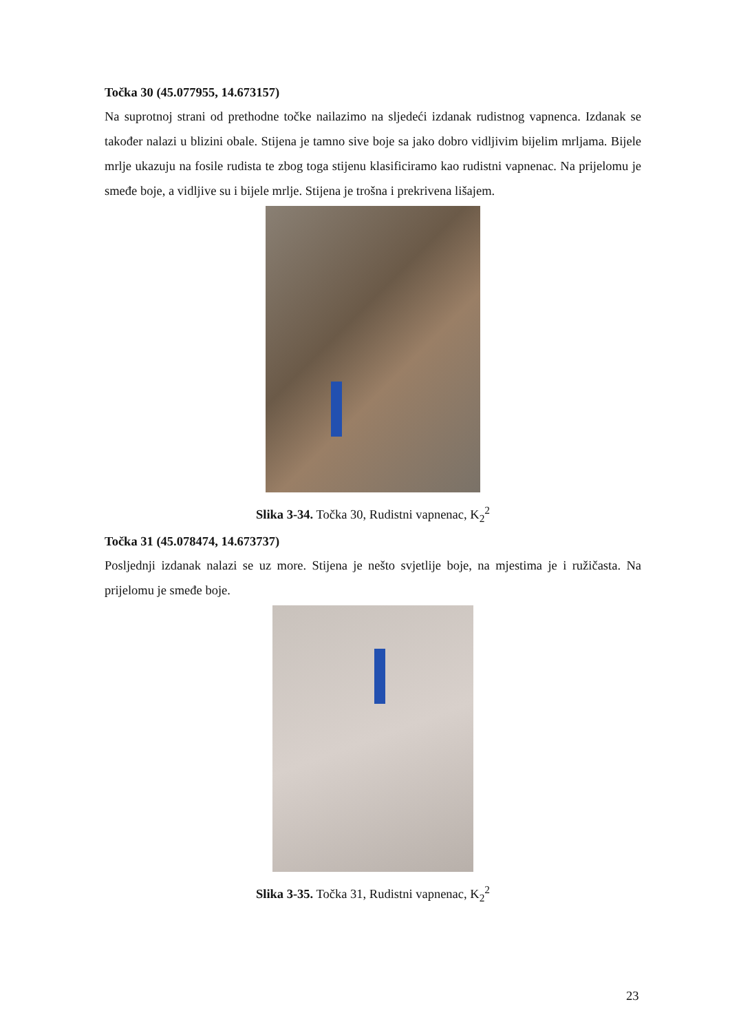Točka 30 (45.077955, 14.673157)
Na suprotnoj strani od prethodne točke nailazimo na sljedeći izdanak rudistnog vapnenca. Izdanak se također nalazi u blizini obale. Stijena je tamno sive boje sa jako dobro vidljivim bijelim mrljama. Bijele mrlje ukazuju na fosile rudista te zbog toga stijenu klasificiramo kao rudistni vapnenac. Na prijelomu je smeđe boje, a vidljive su i bijele mrlje. Stijena je trošna i prekrivena lišajem.
Slika 3-34. Točka 30, Rudistni vapnenac, K<sub>2</sub><sup>2</sup>
Točka 31 (45.078474, 14.673737)
Posljednji izdanak nalazi se uz more. Stijena je nešto svjetlije boje, na mjestima je i ružičasta. Na prijelomu je smeđe boje.
Slika 3-35. Točka 31, Rudistni vapnenac, K<sub>2</sub><sup>2</sup>
23